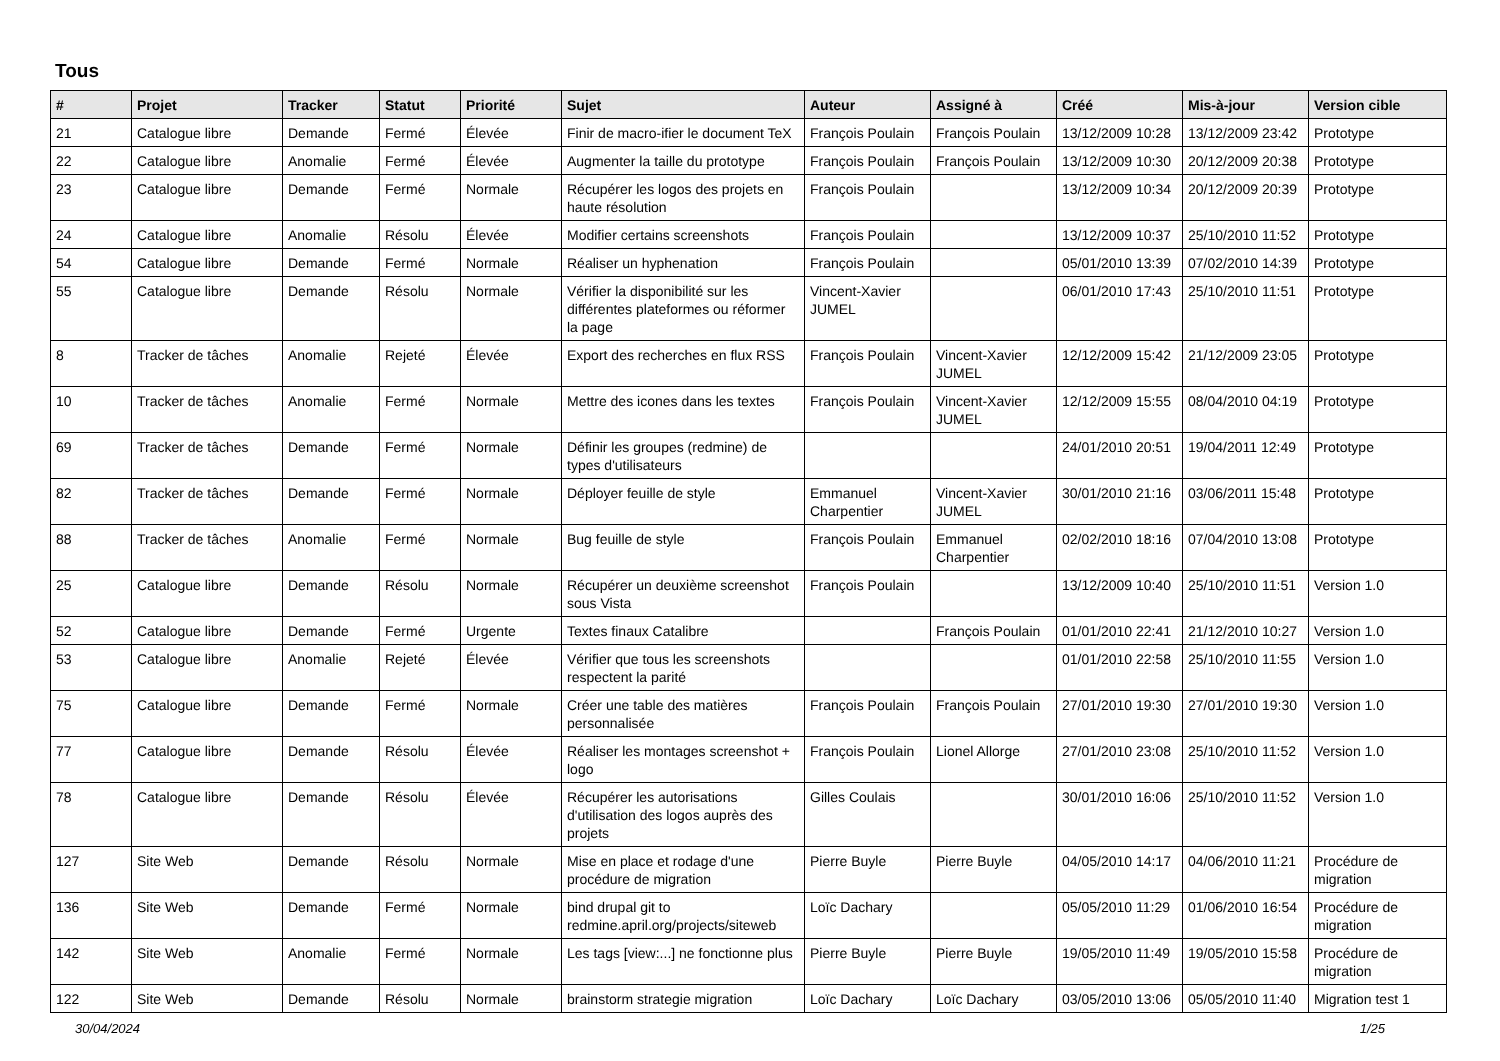Tous
| # | Projet | Tracker | Statut | Priorité | Sujet | Auteur | Assigné à | Créé | Mis-à-jour | Version cible |
| --- | --- | --- | --- | --- | --- | --- | --- | --- | --- | --- |
| 21 | Catalogue libre | Demande | Fermé | Élevée | Finir de macro-ifier le document TeX | François Poulain | François Poulain | 13/12/2009 10:28 | 13/12/2009 23:42 | Prototype |
| 22 | Catalogue libre | Anomalie | Fermé | Élevée | Augmenter la taille du prototype | François Poulain | François Poulain | 13/12/2009 10:30 | 20/12/2009 20:38 | Prototype |
| 23 | Catalogue libre | Demande | Fermé | Normale | Récupérer les logos des projets en haute résolution | François Poulain | | 13/12/2009 10:34 | 20/12/2009 20:39 | Prototype |
| 24 | Catalogue libre | Anomalie | Résolu | Élevée | Modifier certains screenshots | François Poulain | | 13/12/2009 10:37 | 25/10/2010 11:52 | Prototype |
| 54 | Catalogue libre | Demande | Fermé | Normale | Réaliser un hyphenation | François Poulain | | 05/01/2010 13:39 | 07/02/2010 14:39 | Prototype |
| 55 | Catalogue libre | Demande | Résolu | Normale | Vérifier la disponibilité sur les différentes plateformes ou réformer la page | Vincent-Xavier JUMEL | | 06/01/2010 17:43 | 25/10/2010 11:51 | Prototype |
| 8 | Tracker de tâches | Anomalie | Rejeté | Élevée | Export des recherches en flux RSS | François Poulain | Vincent-Xavier JUMEL | 12/12/2009 15:42 | 21/12/2009 23:05 | Prototype |
| 10 | Tracker de tâches | Anomalie | Fermé | Normale | Mettre des icones dans les textes | François Poulain | Vincent-Xavier JUMEL | 12/12/2009 15:55 | 08/04/2010 04:19 | Prototype |
| 69 | Tracker de tâches | Demande | Fermé | Normale | Définir les groupes (redmine) de types d'utilisateurs | | | 24/01/2010 20:51 | 19/04/2011 12:49 | Prototype |
| 82 | Tracker de tâches | Demande | Fermé | Normale | Déployer feuille de style | Emmanuel Charpentier | Vincent-Xavier JUMEL | 30/01/2010 21:16 | 03/06/2011 15:48 | Prototype |
| 88 | Tracker de tâches | Anomalie | Fermé | Normale | Bug feuille de style | François Poulain | Emmanuel Charpentier | 02/02/2010 18:16 | 07/04/2010 13:08 | Prototype |
| 25 | Catalogue libre | Demande | Résolu | Normale | Récupérer un deuxième screenshot sous Vista | François Poulain | | 13/12/2009 10:40 | 25/10/2010 11:51 | Version 1.0 |
| 52 | Catalogue libre | Demande | Fermé | Urgente | Textes finaux Catalibre | | François Poulain | 01/01/2010 22:41 | 21/12/2010 10:27 | Version 1.0 |
| 53 | Catalogue libre | Anomalie | Rejeté | Élevée | Vérifier que tous les screenshots respectent la parité | | | 01/01/2010 22:58 | 25/10/2010 11:55 | Version 1.0 |
| 75 | Catalogue libre | Demande | Fermé | Normale | Créer une table des matières personnalisée | François Poulain | François Poulain | 27/01/2010 19:30 | 27/01/2010 19:30 | Version 1.0 |
| 77 | Catalogue libre | Demande | Résolu | Élevée | Réaliser les montages screenshot + logo | François Poulain | Lionel Allorge | 27/01/2010 23:08 | 25/10/2010 11:52 | Version 1.0 |
| 78 | Catalogue libre | Demande | Résolu | Élevée | Récupérer les autorisations d'utilisation des logos auprès des projets | Gilles Coulais | | 30/01/2010 16:06 | 25/10/2010 11:52 | Version 1.0 |
| 127 | Site Web | Demande | Résolu | Normale | Mise en place et rodage d'une procédure de migration | Pierre Buyle | Pierre Buyle | 04/05/2010 14:17 | 04/06/2010 11:21 | Procédure de migration |
| 136 | Site Web | Demande | Fermé | Normale | bind drupal git to redmine.april.org/projects/siteweb | Loïc Dachary | | 05/05/2010 11:29 | 01/06/2010 16:54 | Procédure de migration |
| 142 | Site Web | Anomalie | Fermé | Normale | Les tags [view:...] ne fonctionne plus | Pierre Buyle | Pierre Buyle | 19/05/2010 11:49 | 19/05/2010 15:58 | Procédure de migration |
| 122 | Site Web | Demande | Résolu | Normale | brainstorm strategie migration | Loïc Dachary | Loïc Dachary | 03/05/2010 13:06 | 05/05/2010 11:40 | Migration test 1 |
30/04/2024 1/25